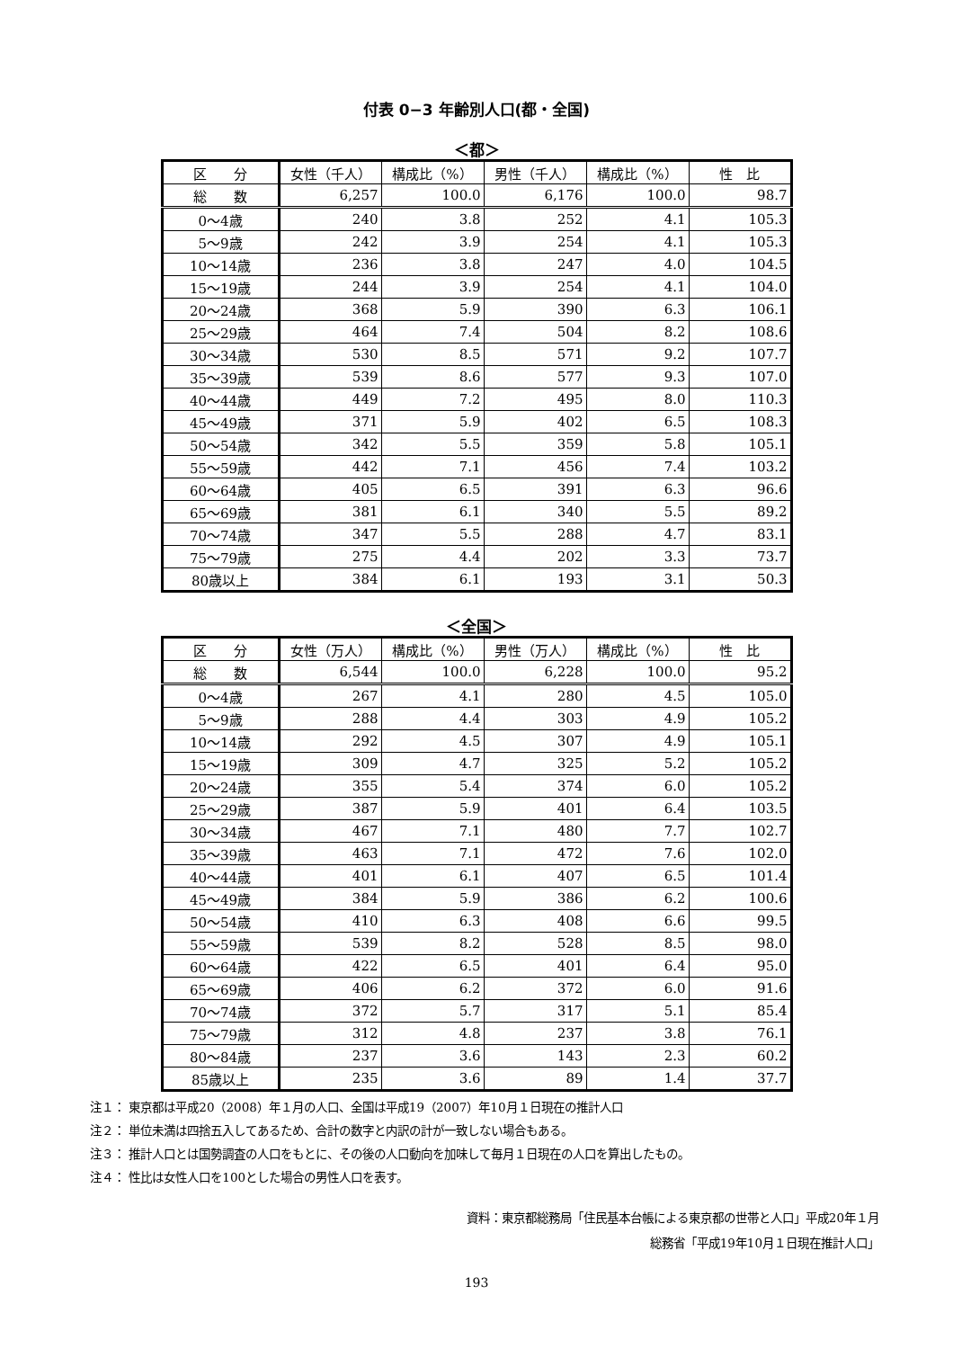付表 0−3 年齢別人口(都・全国)
＜都＞
| 区 分 | 女性（千人） | 構成比（%） | 男性（千人） | 構成比（%） | 性 比 |
| --- | --- | --- | --- | --- | --- |
| 総 数 | 6,257 | 100.0 | 6,176 | 100.0 | 98.7 |
| 0～4歳 | 240 | 3.8 | 252 | 4.1 | 105.3 |
| 5～9歳 | 242 | 3.9 | 254 | 4.1 | 105.3 |
| 10～14歳 | 236 | 3.8 | 247 | 4.0 | 104.5 |
| 15～19歳 | 244 | 3.9 | 254 | 4.1 | 104.0 |
| 20～24歳 | 368 | 5.9 | 390 | 6.3 | 106.1 |
| 25～29歳 | 464 | 7.4 | 504 | 8.2 | 108.6 |
| 30～34歳 | 530 | 8.5 | 571 | 9.2 | 107.7 |
| 35～39歳 | 539 | 8.6 | 577 | 9.3 | 107.0 |
| 40～44歳 | 449 | 7.2 | 495 | 8.0 | 110.3 |
| 45～49歳 | 371 | 5.9 | 402 | 6.5 | 108.3 |
| 50～54歳 | 342 | 5.5 | 359 | 5.8 | 105.1 |
| 55～59歳 | 442 | 7.1 | 456 | 7.4 | 103.2 |
| 60～64歳 | 405 | 6.5 | 391 | 6.3 | 96.6 |
| 65～69歳 | 381 | 6.1 | 340 | 5.5 | 89.2 |
| 70～74歳 | 347 | 5.5 | 288 | 4.7 | 83.1 |
| 75～79歳 | 275 | 4.4 | 202 | 3.3 | 73.7 |
| 80歳以上 | 384 | 6.1 | 193 | 3.1 | 50.3 |
＜全国＞
| 区 分 | 女性（万人） | 構成比（%） | 男性（万人） | 構成比（%） | 性 比 |
| --- | --- | --- | --- | --- | --- |
| 総 数 | 6,544 | 100.0 | 6,228 | 100.0 | 95.2 |
| 0～4歳 | 267 | 4.1 | 280 | 4.5 | 105.0 |
| 5～9歳 | 288 | 4.4 | 303 | 4.9 | 105.2 |
| 10～14歳 | 292 | 4.5 | 307 | 4.9 | 105.1 |
| 15～19歳 | 309 | 4.7 | 325 | 5.2 | 105.2 |
| 20～24歳 | 355 | 5.4 | 374 | 6.0 | 105.2 |
| 25～29歳 | 387 | 5.9 | 401 | 6.4 | 103.5 |
| 30～34歳 | 467 | 7.1 | 480 | 7.7 | 102.7 |
| 35～39歳 | 463 | 7.1 | 472 | 7.6 | 102.0 |
| 40～44歳 | 401 | 6.1 | 407 | 6.5 | 101.4 |
| 45～49歳 | 384 | 5.9 | 386 | 6.2 | 100.6 |
| 50～54歳 | 410 | 6.3 | 408 | 6.6 | 99.5 |
| 55～59歳 | 539 | 8.2 | 528 | 8.5 | 98.0 |
| 60～64歳 | 422 | 6.5 | 401 | 6.4 | 95.0 |
| 65～69歳 | 406 | 6.2 | 372 | 6.0 | 91.6 |
| 70～74歳 | 372 | 5.7 | 317 | 5.1 | 85.4 |
| 75～79歳 | 312 | 4.8 | 237 | 3.8 | 76.1 |
| 80～84歳 | 237 | 3.6 | 143 | 2.3 | 60.2 |
| 85歳以上 | 235 | 3.6 | 89 | 1.4 | 37.7 |
注１： 東京都は平成20（2008）年１月の人口、全国は平成19（2007）年10月１日現在の推計人口
注２： 単位未満は四捨五入してあるため、合計の数字と内訳の計が一致しない場合もある。
注３： 推計人口とは国勢調査の人口をもとに、その後の人口動向を加味して毎月１日現在の人口を算出したもの。
注４： 性比は女性人口を100とした場合の男性人口を表す。
資料：東京都総務局「住民基本台帳による東京都の世帯と人口」平成20年１月
総務省「平成19年10月１日現在推計人口」
193